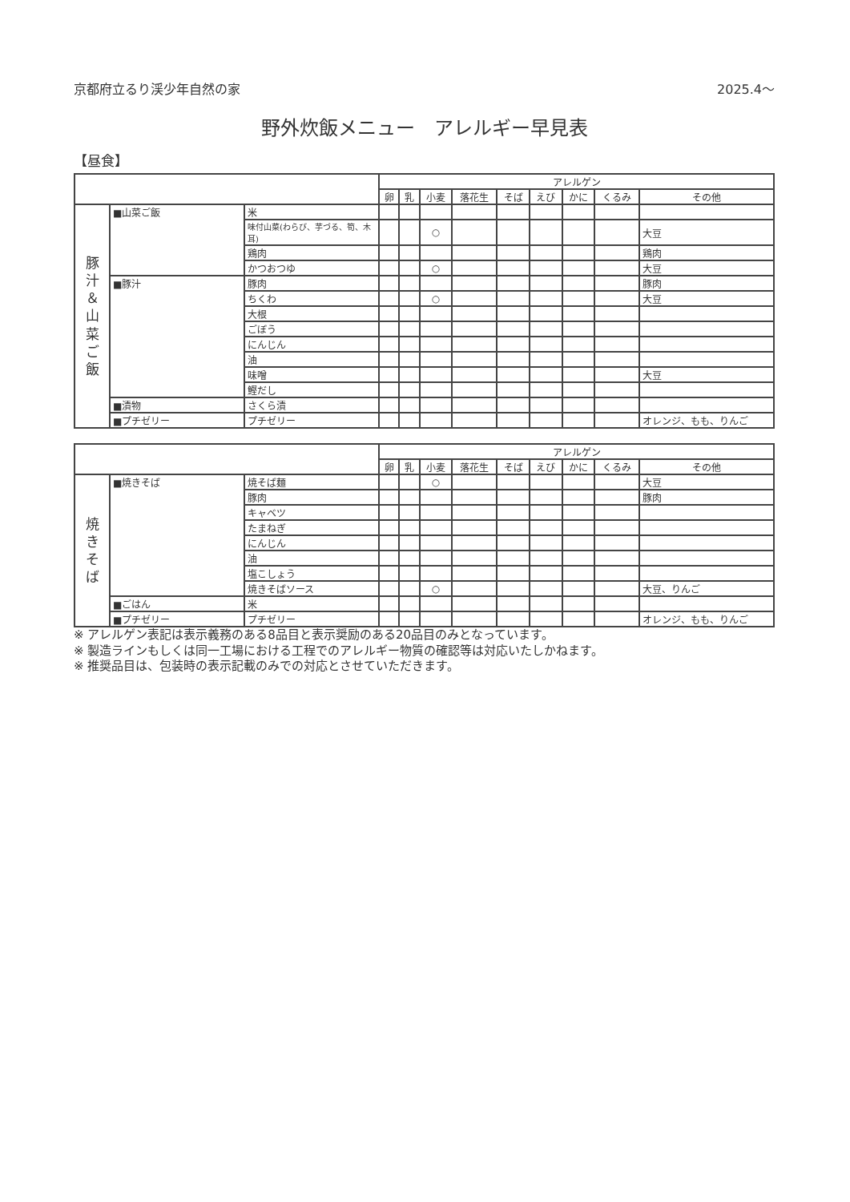京都府立るり渓少年自然の家 2025.4〜
野外炊飯メニュー　アレルギー早見表
【昼食】
| | | | アレルゲン | | | | | | | | |
| --- | --- | --- | --- | --- | --- | --- | --- | --- | --- | --- | --- |
| | | | 卵 | 乳 | 小麦 | 落花生 | そば | えび | かに | くるみ | その他 |
| 豚 汁 ＆ 山 菜 ご 飯 | ■山菜ご飯 | 米 | | | | | | | | | |
| | | 味付山菜(わらび、芋づる、筍、木耳) | | | ○ | | | | | | 大豆 |
| | | 鶏肉 | | | | | | | | | 鶏肉 |
| | | かつおつゆ | | | ○ | | | | | | 大豆 |
| | ■豚汁 | 豚肉 | | | | | | | | | 豚肉 |
| | | ちくわ | | | ○ | | | | | | 大豆 |
| | | 大根 | | | | | | | | | |
| | | ごぼう | | | | | | | | | |
| | | にんじん | | | | | | | | | |
| | | 油 | | | | | | | | | |
| | | 味噌 | | | | | | | | | 大豆 |
| | | 鰹だし | | | | | | | | | |
| | ■漬物 | さくら漬 | | | | | | | | | |
| | ■プチゼリー | プチゼリー | | | | | | | | | オレンジ、もも、りんご |
| | | | アレルゲン | | | | | | | | |
| --- | --- | --- | --- | --- | --- | --- | --- | --- | --- | --- | --- |
| | | | 卵 | 乳 | 小麦 | 落花生 | そば | えび | かに | くるみ | その他 |
| 焼 き そ ば | ■焼きそば | 焼そば麺 | | | ○ | | | | | | 大豆 |
| | | 豚肉 | | | | | | | | | 豚肉 |
| | | キャベツ | | | | | | | | | |
| | | たまねぎ | | | | | | | | | |
| | | にんじん | | | | | | | | | |
| | | 油 | | | | | | | | | |
| | | 塩こしょう | | | | | | | | | |
| | | 焼きそばソース | | | ○ | | | | | | 大豆、りんご |
| | ■ごはん | 米 | | | | | | | | | |
| | ■プチゼリー | プチゼリー | | | | | | | | | オレンジ、もも、りんご |
※ アレルゲン表記は表示義務のある8品目と表示奨励のある20品目のみとなっています。
※ 製造ラインもしくは同一工場における工程でのアレルギー物質の確認等は対応いたしかねます。
※ 推奨品目は、包装時の表示記載のみでの対応とさせていただきます。